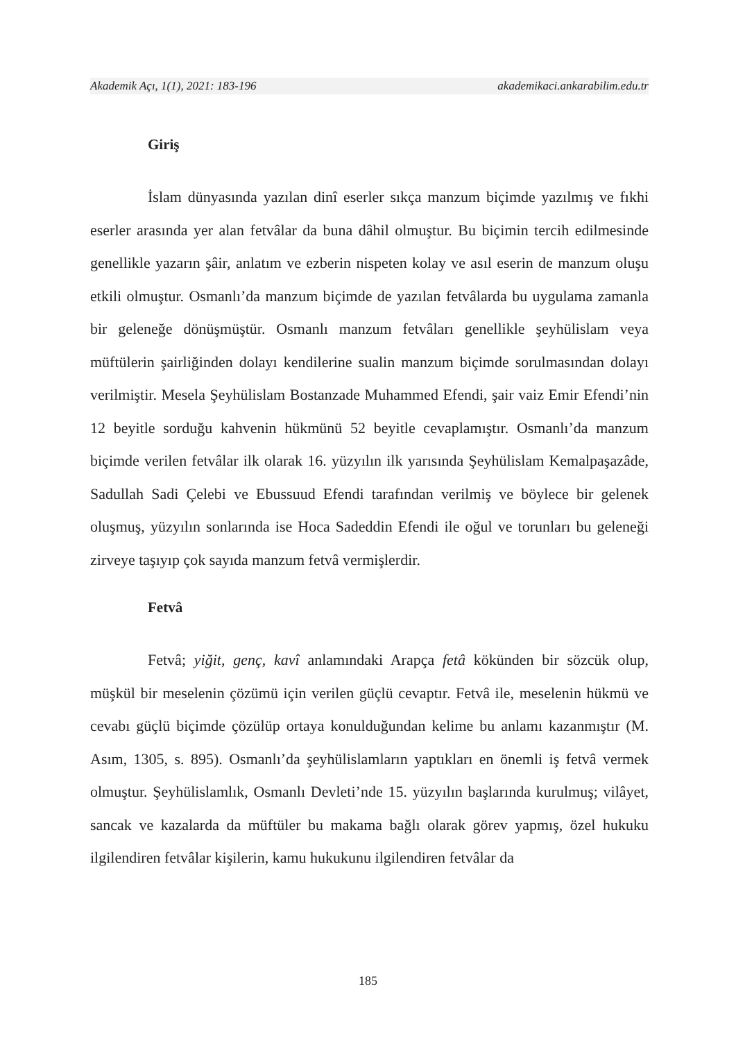Akademik Açı, 1(1), 2021: 183-196 akademikaci.ankarabilim.edu.tr
Giriş
İslam dünyasında yazılan dinî eserler sıkça manzum biçimde yazılmış ve fıkhi eserler arasında yer alan fetvâlar da buna dâhil olmuştur. Bu biçimin tercih edilmesinde genellikle yazarın şâir, anlatım ve ezberin nispeten kolay ve asıl eserin de manzum oluşu etkili olmuştur. Osmanlı’da manzum biçimde de yazılan fetvâlarda bu uygulama zamanla bir geleneğe dönüşmüştür. Osmanlı manzum fetvâları genellikle şeyhülislam veya müftülerin şairliğinden dolayı kendilerine sualin manzum biçimde sorulmasından dolayı verilmiştir. Mesela Şeyhülislam Bostanzade Muhammed Efendi, şair vaiz Emir Efendi’nin 12 beyitle sorduğu kahvenin hükmünü 52 beyitle cevaplamıştır. Osmanlı’da manzum biçimde verilen fetvâlar ilk olarak 16. yüzyılın ilk yarısında Şeyhülislam Kemalpaşazâde, Sadullah Sadi Çelebi ve Ebussuud Efendi tarafından verilmiş ve böylece bir gelenek oluşmuş, yüzyılın sonlarında ise Hoca Sadeddin Efendi ile oğul ve torunları bu geleneği zirveye taşıyıp çok sayıda manzum fetvâ vermişlerdir.
Fetvâ
Fetvâ; yiğit, genç, kavî anlamındaki Arapça fetâ kökünden bir sözcük olup, müşkül bir meselenin çözümü için verilen güçlü cevaptır. Fetvâ ile, meselenin hükmü ve cevabı güçlü biçimde çözülüp ortaya konulduğundan kelime bu anlamı kazanmıştır (M. Asım, 1305, s. 895). Osmanlı’da şeyhülislamların yaptıkları en önemli iş fetvâ vermek olmuştur. Şeyhülislamlık, Osmanlı Devleti’nde 15. yüzyılın başlarında kurulmuş; vilâyet, sancak ve kazalarda da müftüler bu makama bağlı olarak görev yapmış, özel hukuku ilgilendiren fetvâlar kişilerin, kamu hukukunu ilgilendiren fetvâlar da
185